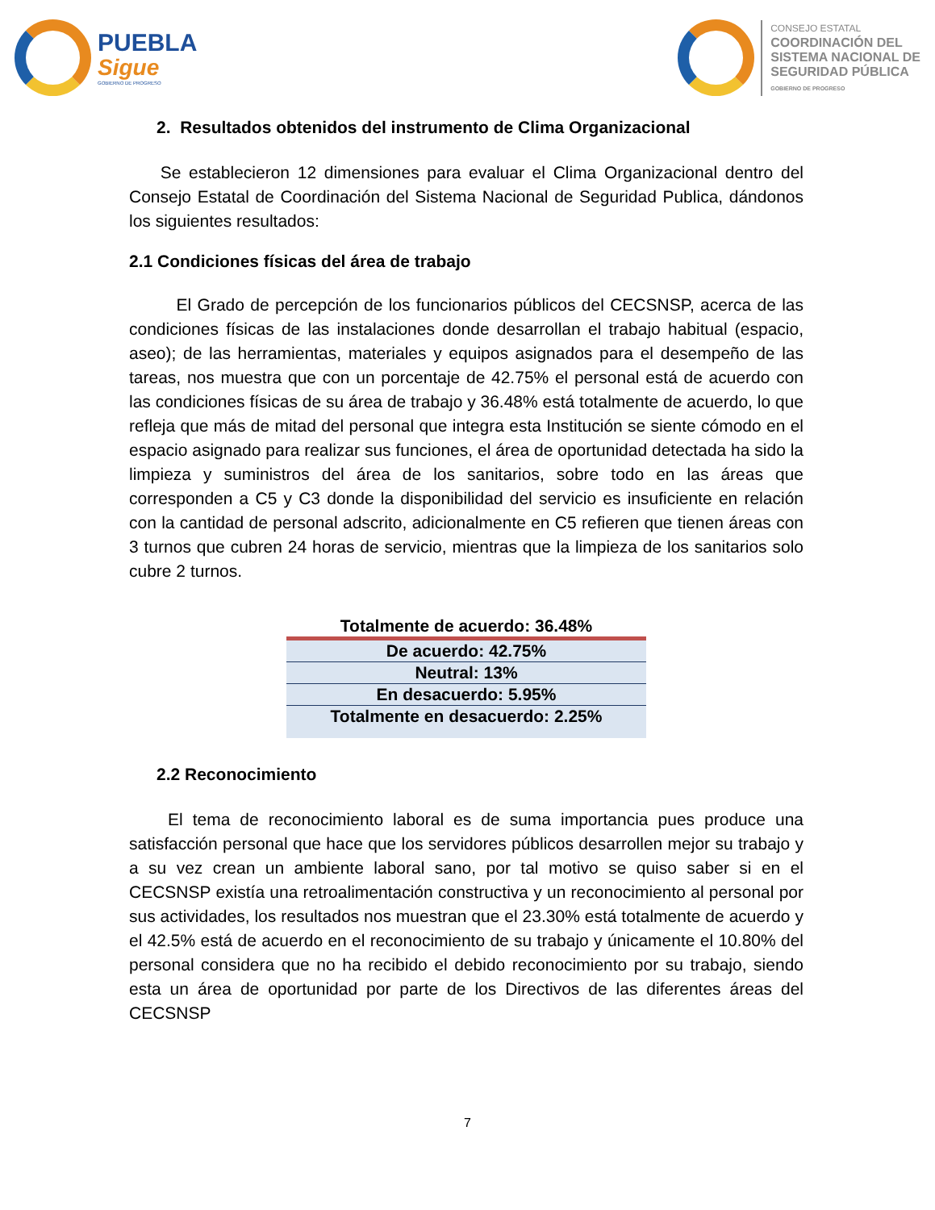PUEBLA
Sigue
GOBIERNO DE PROGRESO
CONSEJO ESTATAL
COORDINACIÓN DEL
SISTEMA NACIONAL DE
SEGURIDAD PÚBLICA
GOBIERNO DE PROGRESO
2. Resultados obtenidos del instrumento de Clima Organizacional
Se establecieron 12 dimensiones para evaluar el Clima Organizacional dentro del Consejo Estatal de Coordinación del Sistema Nacional de Seguridad Publica, dándonos los siguientes resultados:
2.1 Condiciones físicas del área de trabajo
El Grado de percepción de los funcionarios públicos del CECSNSP, acerca de las condiciones físicas de las instalaciones donde desarrollan el trabajo habitual (espacio, aseo); de las herramientas, materiales y equipos asignados para el desempeño de las tareas, nos muestra que con un porcentaje de 42.75% el personal está de acuerdo con las condiciones físicas de su área de trabajo y 36.48% está totalmente de acuerdo, lo que refleja que más de mitad del personal que integra esta Institución se siente cómodo en el espacio asignado para realizar sus funciones, el área de oportunidad detectada ha sido la limpieza y suministros del área de los sanitarios, sobre todo en las áreas que corresponden a C5 y C3 donde la disponibilidad del servicio es insuficiente en relación con la cantidad de personal adscrito, adicionalmente en C5 refieren que tienen áreas con 3 turnos que cubren 24 horas de servicio, mientras que la limpieza de los sanitarios solo cubre 2 turnos.
| Totalmente de acuerdo: 36.48% |
| De acuerdo: 42.75% |
| Neutral: 13% |
| En desacuerdo: 5.95% |
| Totalmente en desacuerdo: 2.25% |
2.2 Reconocimiento
El tema de reconocimiento laboral es de suma importancia pues produce una satisfacción personal que hace que los servidores públicos desarrollen mejor su trabajo y a su vez crean un ambiente laboral sano, por tal motivo se quiso saber si en el CECSNSP existía una retroalimentación constructiva y un reconocimiento al personal por sus actividades, los resultados nos muestran que el 23.30% está totalmente de acuerdo y el 42.5% está de acuerdo en el reconocimiento de su trabajo y únicamente el 10.80% del personal considera que no ha recibido el debido reconocimiento por su trabajo, siendo esta un área de oportunidad por parte de los Directivos de las diferentes áreas del CECSNSP
7